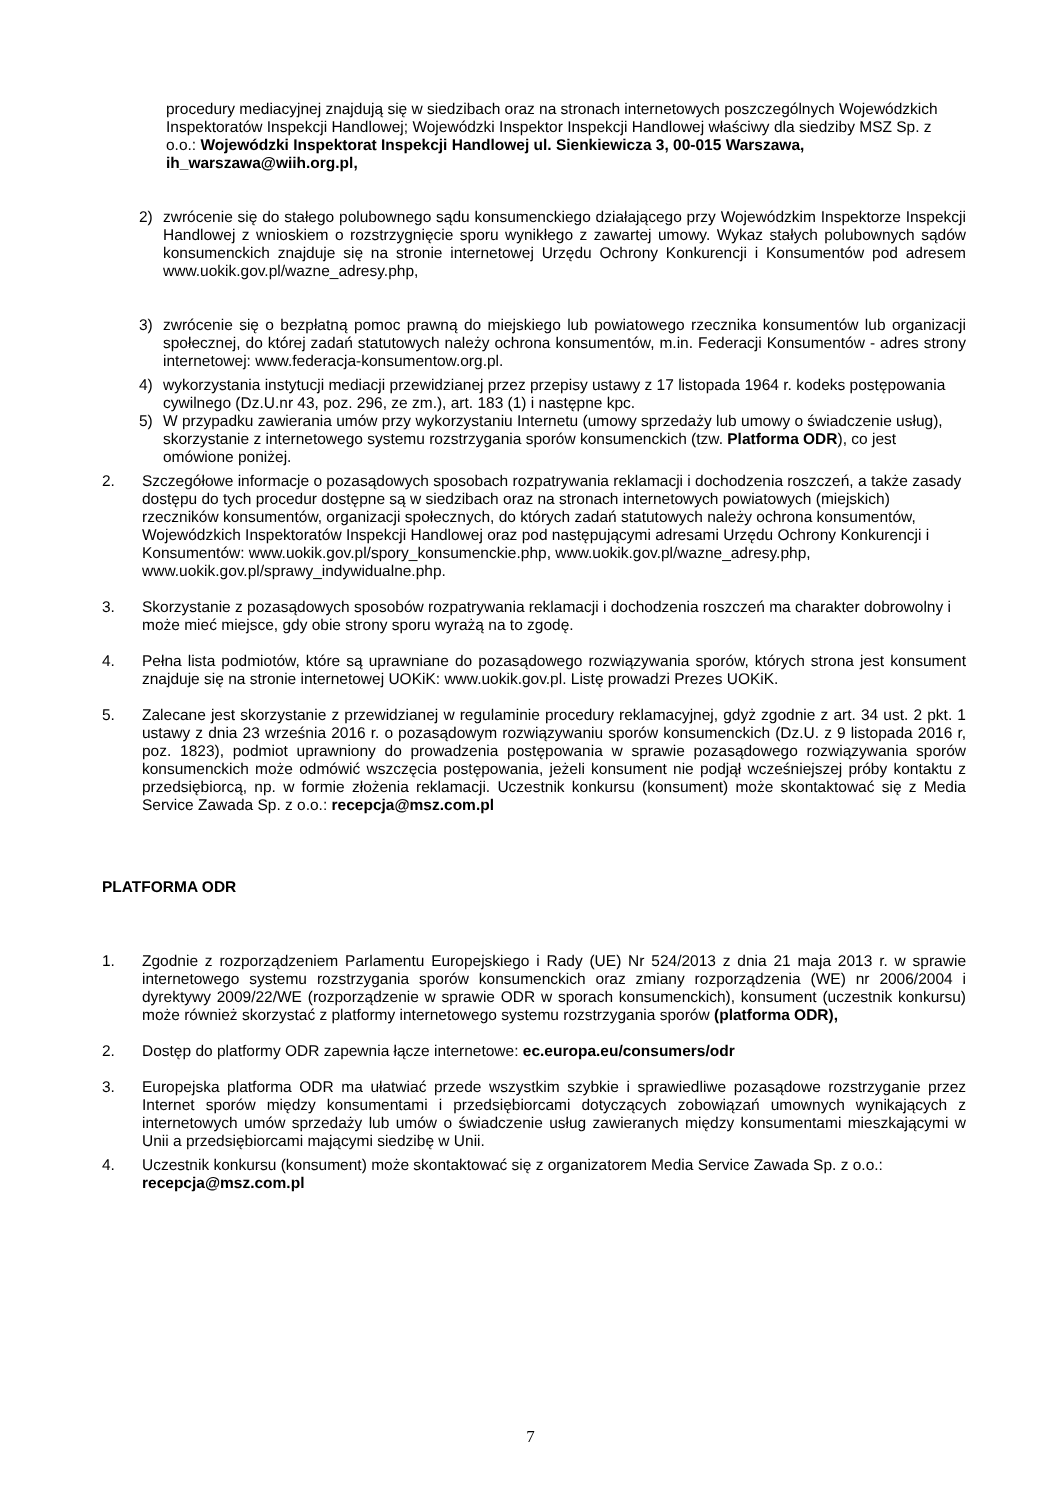procedury mediacyjnej znajdują się w siedzibach oraz na stronach internetowych poszczególnych Wojewódzkich Inspektoratów Inspekcji Handlowej; Wojewódzki Inspektor Inspekcji Handlowej właściwy dla siedziby MSZ Sp. z o.o.: Wojewódzki Inspektorat Inspekcji Handlowej ul. Sienkiewicza 3, 00-015 Warszawa, ih_warszawa@wiih.org.pl,
2) zwrócenie się do stałego polubownego sądu konsumenckiego działającego przy Wojewódzkim Inspektorze Inspekcji Handlowej z wnioskiem o rozstrzygnięcie sporu wynikłego z zawartej umowy. Wykaz stałych polubownych sądów konsumenckich znajduje się na stronie internetowej Urzędu Ochrony Konkurencji i Konsumentów pod adresem www.uokik.gov.pl/wazne_adresy.php,
3) zwrócenie się o bezpłatną pomoc prawną do miejskiego lub powiatowego rzecznika konsumentów lub organizacji społecznej, do której zadań statutowych należy ochrona konsumentów, m.in. Federacji Konsumentów - adres strony internetowej: www.federacja-konsumentow.org.pl.
4) wykorzystania instytucji mediacji przewidzianej przez przepisy ustawy z 17 listopada 1964 r. kodeks postępowania cywilnego (Dz.U.nr 43, poz. 296, ze zm.), art. 183 (1) i następne kpc.
5) W przypadku zawierania umów przy wykorzystaniu Internetu (umowy sprzedaży lub umowy o świadczenie usług), skorzystanie z internetowego systemu rozstrzygania sporów konsumenckich (tzw. Platforma ODR), co jest omówione poniżej.
2. Szczegółowe informacje o pozasądowych sposobach rozpatrywania reklamacji i dochodzenia roszczeń, a także zasady dostępu do tych procedur dostępne są w siedzibach oraz na stronach internetowych powiatowych (miejskich) rzeczników konsumentów, organizacji społecznych, do których zadań statutowych należy ochrona konsumentów, Wojewódzkich Inspektoratów Inspekcji Handlowej oraz pod następującymi adresami Urzędu Ochrony Konkurencji i Konsumentów: www.uokik.gov.pl/spory_konsumenckie.php, www.uokik.gov.pl/wazne_adresy.php, www.uokik.gov.pl/sprawy_indywidualne.php.
3. Skorzystanie z pozasądowych sposobów rozpatrywania reklamacji i dochodzenia roszczeń ma charakter dobrowolny i może mieć miejsce, gdy obie strony sporu wyrażą na to zgodę.
4. Pełna lista podmiotów, które są uprawniane do pozasądowego rozwiązywania sporów, których strona jest konsument znajduje się na stronie internetowej UOKiK: www.uokik.gov.pl. Listę prowadzi Prezes UOKiK.
5. Zalecane jest skorzystanie z przewidzianej w regulaminie procedury reklamacyjnej, gdyż zgodnie z art. 34 ust. 2 pkt. 1 ustawy z dnia 23 września 2016 r. o pozasądowym rozwiązywaniu sporów konsumenckich (Dz.U. z 9 listopada 2016 r, poz. 1823), podmiot uprawniony do prowadzenia postępowania w sprawie pozasądowego rozwiązywania sporów konsumenckich może odmówić wszczęcia postępowania, jeżeli konsument nie podjął wcześniejszej próby kontaktu z przedsiębiorcą, np. w formie złożenia reklamacji. Uczestnik konkursu (konsument) może skontaktować się z Media Service Zawada Sp. z o.o.: recepcja@msz.com.pl
PLATFORMA ODR
1. Zgodnie z rozporządzeniem Parlamentu Europejskiego i Rady (UE) Nr 524/2013 z dnia 21 maja 2013 r. w sprawie internetowego systemu rozstrzygania sporów konsumenckich oraz zmiany rozporządzenia (WE) nr 2006/2004 i dyrektywy 2009/22/WE (rozporządzenie w sprawie ODR w sporach konsumenckich), konsument (uczestnik konkursu) może również skorzystać z platformy internetowego systemu rozstrzygania sporów (platforma ODR),
2. Dostęp do platformy ODR zapewnia łącze internetowe: ec.europa.eu/consumers/odr
3. Europejska platforma ODR ma ułatwiać przede wszystkim szybkie i sprawiedliwe pozasądowe rozstrzyganie przez Internet sporów między konsumentami i przedsiębiorcami dotyczących zobowiązań umownych wynikających z internetowych umów sprzedaży lub umów o świadczenie usług zawieranych między konsumentami mieszkającymi w Unii a przedsiębiorcami mającymi siedzibę w Unii.
4. Uczestnik konkursu (konsument) może skontaktować się z organizatorem Media Service Zawada Sp. z o.o.: recepcja@msz.com.pl
7